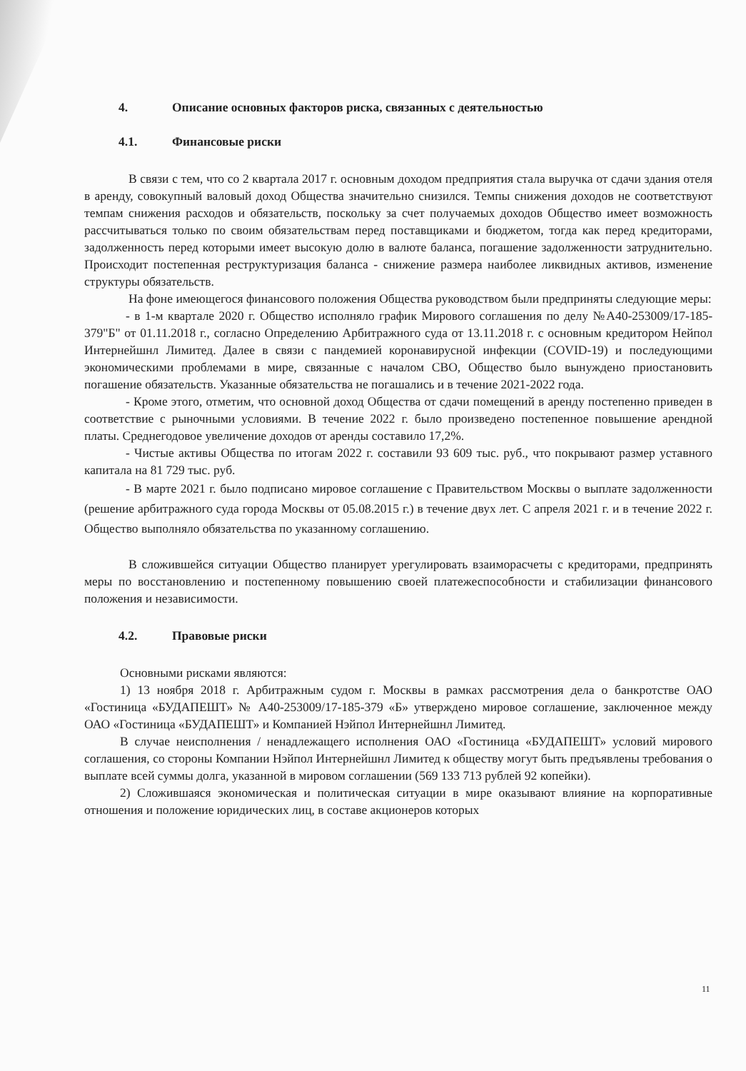4. Описание основных факторов риска, связанных с деятельностью
4.1. Финансовые риски
В связи с тем, что со 2 квартала 2017 г. основным доходом предприятия стала выручка от сдачи здания отеля в аренду, совокупный валовый доход Общества значительно снизился. Темпы снижения доходов не соответствуют темпам снижения расходов и обязательств, поскольку за счет получаемых доходов Общество имеет возможность рассчитываться только по своим обязательствам перед поставщиками и бюджетом, тогда как перед кредиторами, задолженность перед которыми имеет высокую долю в валюте баланса, погашение задолженности затруднительно. Происходит постепенная реструктуризация баланса - снижение размера наиболее ликвидных активов, изменение структуры обязательств.
На фоне имеющегося финансового положения Общества руководством были предприняты следующие меры:
- в 1-м квартале 2020 г. Общество исполняло график Мирового соглашения по делу №А40-253009/17-185-379"Б" от 01.11.2018 г., согласно Определению Арбитражного суда от 13.11.2018 г. с основным кредитором Нейпол Интернейшнл Лимитед. Далее в связи с пандемией коронавирусной инфекции (COVID-19) и последующими экономическими проблемами в мире, связанные с началом СВО, Общество было вынуждено приостановить погашение обязательств. Указанные обязательства не погашались и в течение 2021-2022 года.
- Кроме этого, отметим, что основной доход Общества от сдачи помещений в аренду постепенно приведен в соответствие с рыночными условиями. В течение 2022 г. было произведено постепенное повышение арендной платы. Среднегодовое увеличение доходов от аренды составило 17,2%.
- Чистые активы Общества по итогам 2022 г. составили 93 609 тыс. руб., что покрывают размер уставного капитала на 81 729 тыс. руб.
- В марте 2021 г. было подписано мировое соглашение с Правительством Москвы о выплате задолженности (решение арбитражного суда города Москвы от 05.08.2015 г.) в течение двух лет. С апреля 2021 г. и в течение 2022 г. Общество выполняло обязательства по указанному соглашению.
В сложившейся ситуации Общество планирует урегулировать взаиморасчеты с кредиторами, предпринять меры по восстановлению и постепенному повышению своей платежеспособности и стабилизации финансового положения и независимости.
4.2. Правовые риски
Основными рисками являются:
1) 13 ноября 2018 г. Арбитражным судом г. Москвы в рамках рассмотрения дела о банкротстве ОАО «Гостиница «БУДАПЕШТ» № А40-253009/17-185-379 «Б» утверждено мировое соглашение, заключенное между ОАО «Гостиница «БУДАПЕШТ» и Компанией Нэйпол Интернейшнл Лимитед.
В случае неисполнения / ненадлежащего исполнения ОАО «Гостиница «БУДАПЕШТ» условий мирового соглашения, со стороны Компании Нэйпол Интернейшнл Лимитед к обществу могут быть предъявлены требования о выплате всей суммы долга, указанной в мировом соглашении (569 133 713 рублей 92 копейки).
2) Сложившаяся экономическая и политическая ситуации в мире оказывают влияние на корпоративные отношения и положение юридических лиц, в составе акционеров которых
11